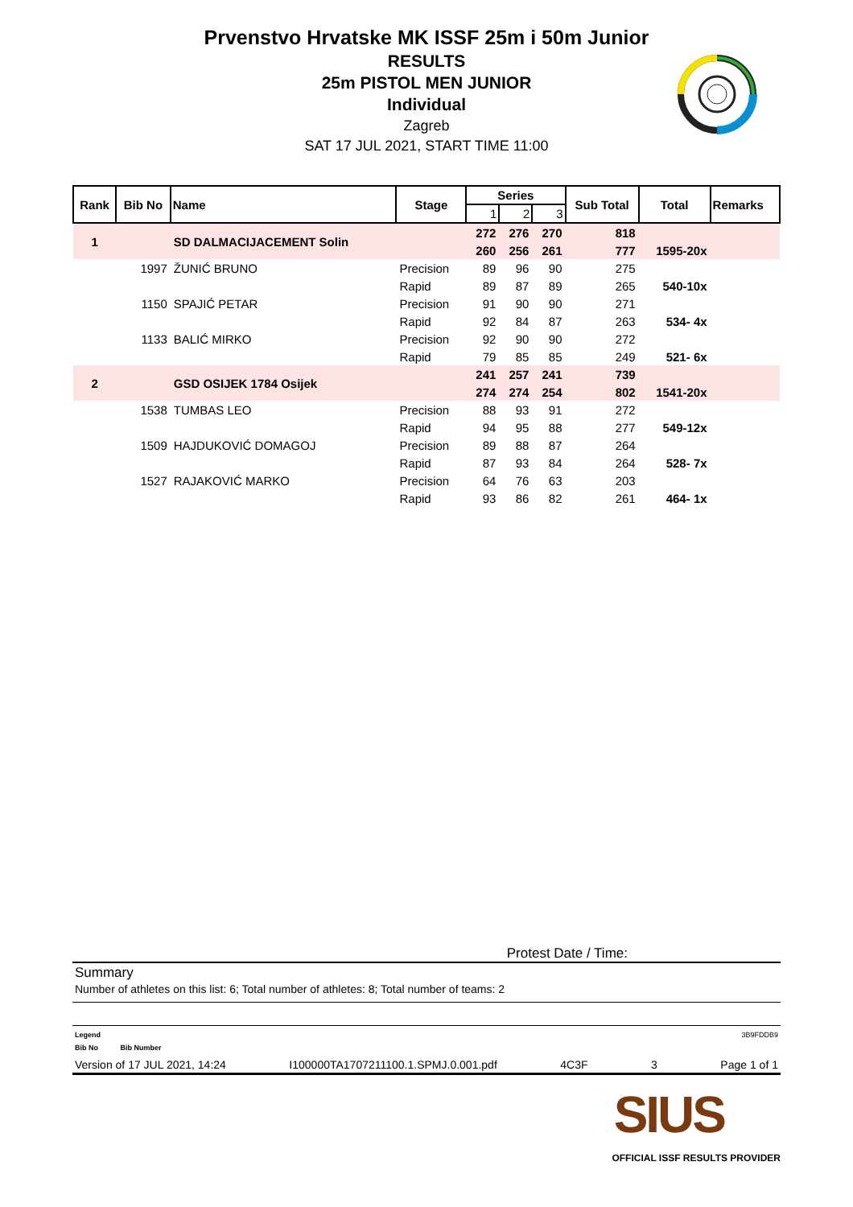Prvenstvo Hrvatske MK ISSF 25m i 50m Junior
RESULTS
25m PISTOL MEN JUNIOR
Individual
Zagreb
SAT 17 JUL 2021, START TIME 11:00
| Rank | Bib No | Name | Stage | Series | | | Sub Total | Total | Remarks |
| --- | --- | --- | --- | --- | --- | --- | --- | --- | --- |
| | | | | 1 | 2 | 3 | | | |
| 1 | | SD DALMACIJACEMENT Solin | | 272 | 276 | 270 | 818 | | |
| | | | | 260 | 256 | 261 | 777 | 1595-20x | |
| | 1997 | ŽUNIĆ BRUNO | Precision | 89 | 96 | 90 | 275 | | |
| | | | Rapid | 89 | 87 | 89 | 265 | 540-10x | |
| | 1150 | SPAJIĆ PETAR | Precision | 91 | 90 | 90 | 271 | | |
| | | | Rapid | 92 | 84 | 87 | 263 | 534- 4x | |
| | 1133 | BALIĆ MIRKO | Precision | 92 | 90 | 90 | 272 | | |
| | | | Rapid | 79 | 85 | 85 | 249 | 521- 6x | |
| 2 | | GSD OSIJEK 1784 Osijek | | 241 | 257 | 241 | 739 | | |
| | | | | 274 | 274 | 254 | 802 | 1541-20x | |
| | 1538 | TUMBAS LEO | Precision | 88 | 93 | 91 | 272 | | |
| | | | Rapid | 94 | 95 | 88 | 277 | 549-12x | |
| | 1509 | HAJDUKOVIĆ DOMAGOJ | Precision | 89 | 88 | 87 | 264 | | |
| | | | Rapid | 87 | 93 | 84 | 264 | 528- 7x | |
| | 1527 | RAJAKOVIĆ MARKO | Precision | 64 | 76 | 63 | 203 | | |
| | | | Rapid | 93 | 86 | 82 | 261 | 464- 1x | |
Protest Date / Time:
Summary
Number of athletes on this list: 6; Total number of athletes: 8; Total number of teams: 2
Legend 3B9FDDB9
Bib No Bib Number
Version of 17 JUL 2021, 14:24 I100000TA1707211100.1.SPMJ.0.001.pdf 4C3F 3 Page 1 of 1
SIUS
OFFICIAL ISSF RESULTS PROVIDER